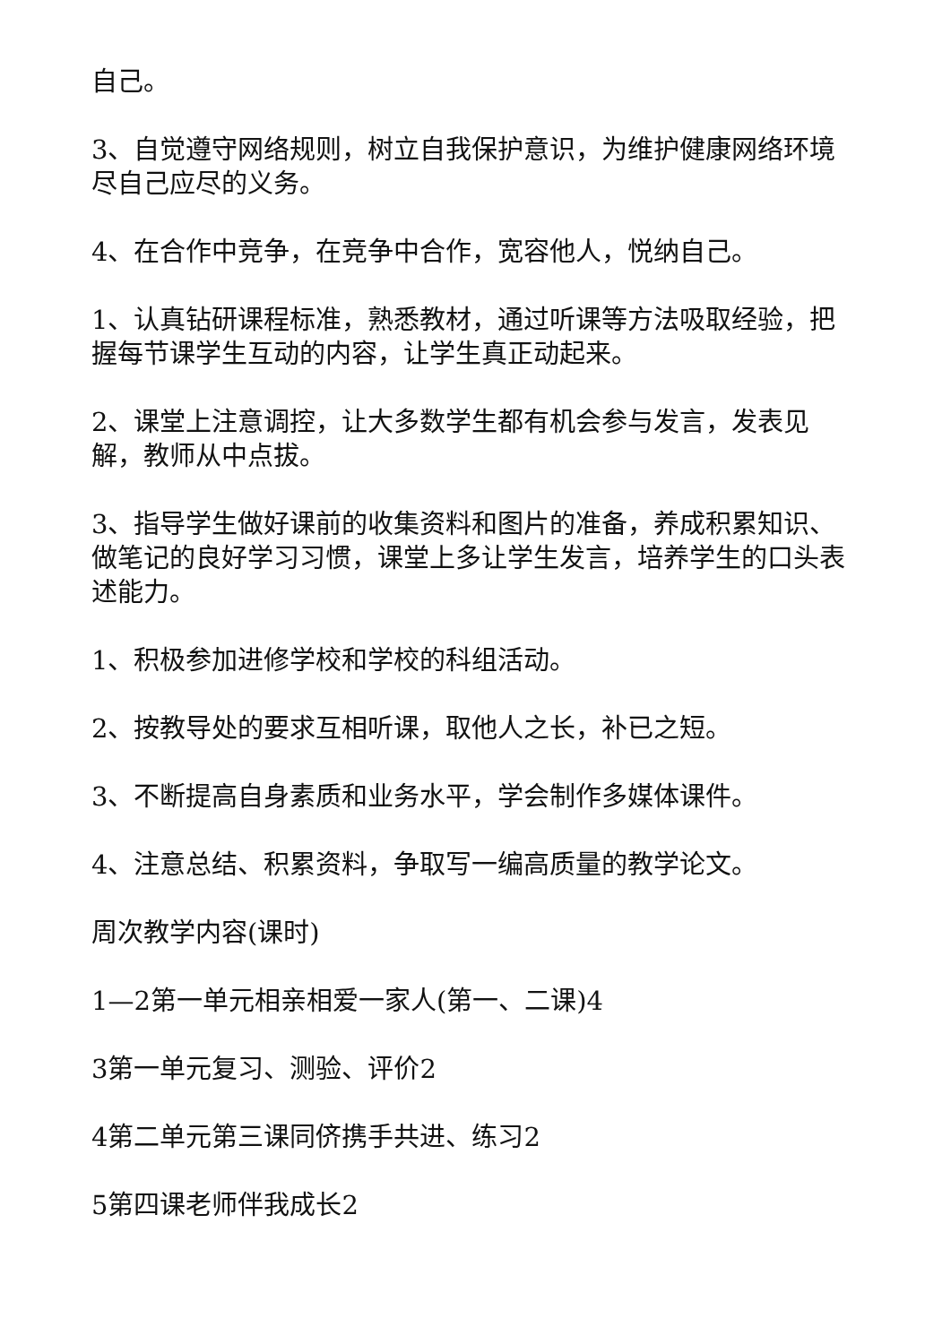自己。
3、自觉遵守网络规则，树立自我保护意识，为维护健康网络环境尽自己应尽的义务。
4、在合作中竞争，在竞争中合作，宽容他人，悦纳自己。
1、认真钻研课程标准，熟悉教材，通过听课等方法吸取经验，把握每节课学生互动的内容，让学生真正动起来。
2、课堂上注意调控，让大多数学生都有机会参与发言，发表见解，教师从中点拔。
3、指导学生做好课前的收集资料和图片的准备，养成积累知识、做笔记的良好学习习惯，课堂上多让学生发言，培养学生的口头表述能力。
1、积极参加进修学校和学校的科组活动。
2、按教导处的要求互相听课，取他人之长，补已之短。
3、不断提高自身素质和业务水平，学会制作多媒体课件。
4、注意总结、积累资料，争取写一编高质量的教学论文。
周次教学内容(课时)
1—2第一单元相亲相爱一家人(第一、二课)4
3第一单元复习、测验、评价2
4第二单元第三课同侪携手共进、练习2
5第四课老师伴我成长2